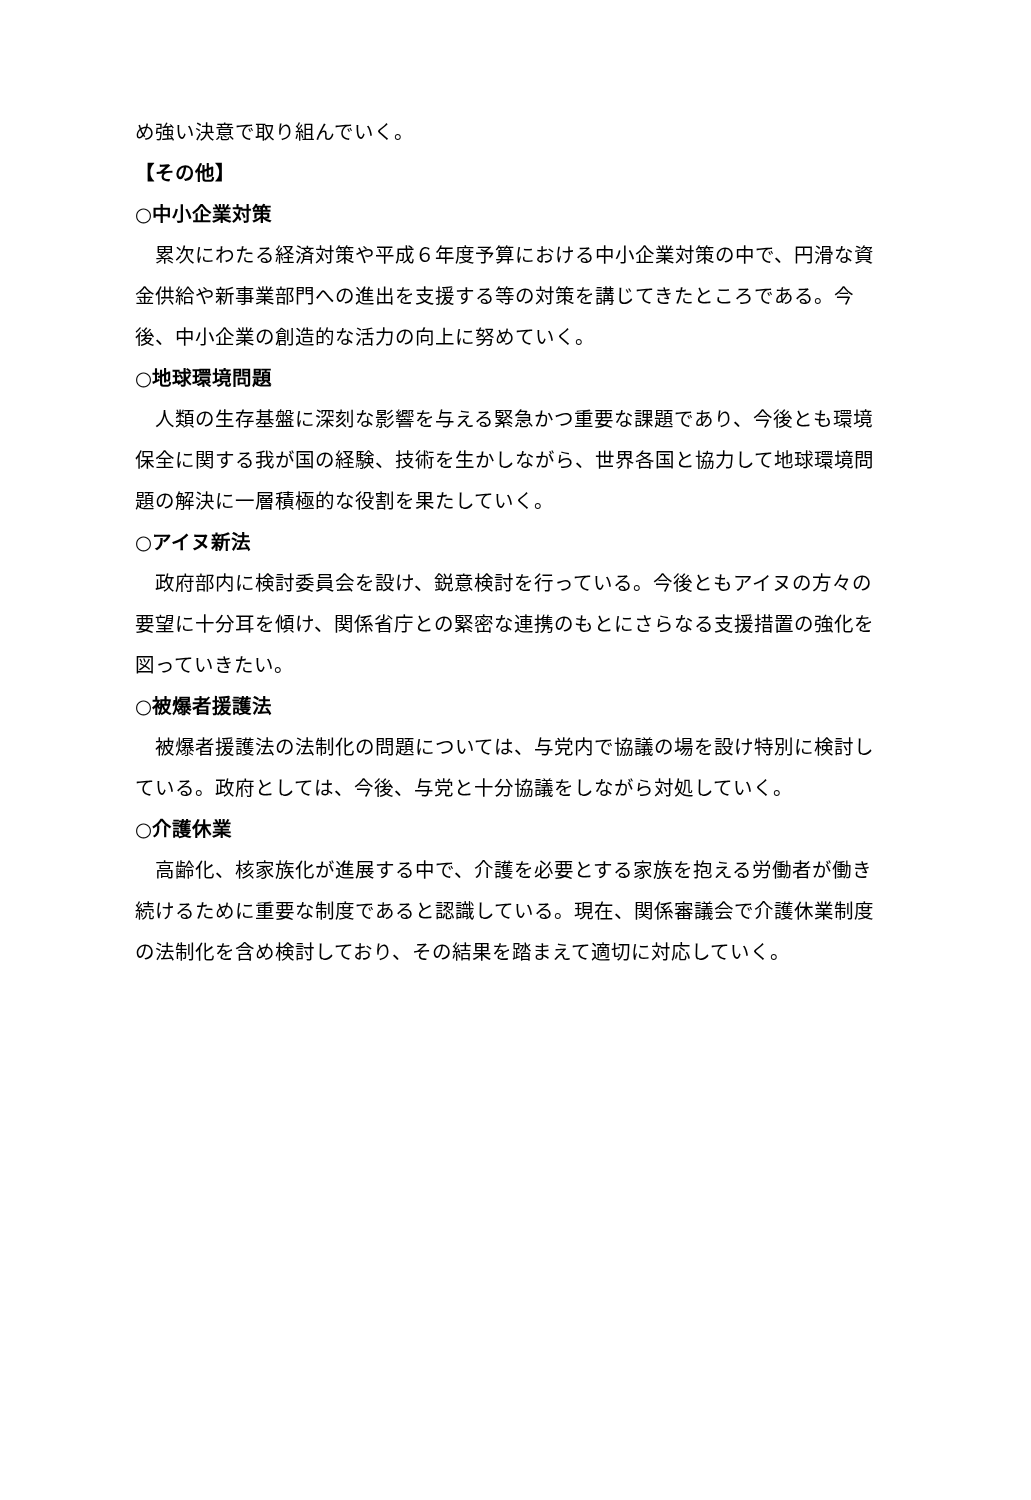め強い決意で取り組んでいく。
【その他】
○中小企業対策
累次にわたる経済対策や平成６年度予算における中小企業対策の中で、円滑な資金供給や新事業部門への進出を支援する等の対策を講じてきたところである。今後、中小企業の創造的な活力の向上に努めていく。
○地球環境問題
人類の生存基盤に深刻な影響を与える緊急かつ重要な課題であり、今後とも環境保全に関する我が国の経験、技術を生かしながら、世界各国と協力して地球環境問題の解決に一層積極的な役割を果たしていく。
○アイヌ新法
政府部内に検討委員会を設け、鋭意検討を行っている。今後ともアイヌの方々の要望に十分耳を傾け、関係省庁との緊密な連携のもとにさらなる支援措置の強化を図っていきたい。
○被爆者援護法
被爆者援護法の法制化の問題については、与党内で協議の場を設け特別に検討している。政府としては、今後、与党と十分協議をしながら対処していく。
○介護休業
高齢化、核家族化が進展する中で、介護を必要とする家族を抱える労働者が働き続けるために重要な制度であると認識している。現在、関係審議会で介護休業制度の法制化を含め検討しており、その結果を踏まえて適切に対応していく。